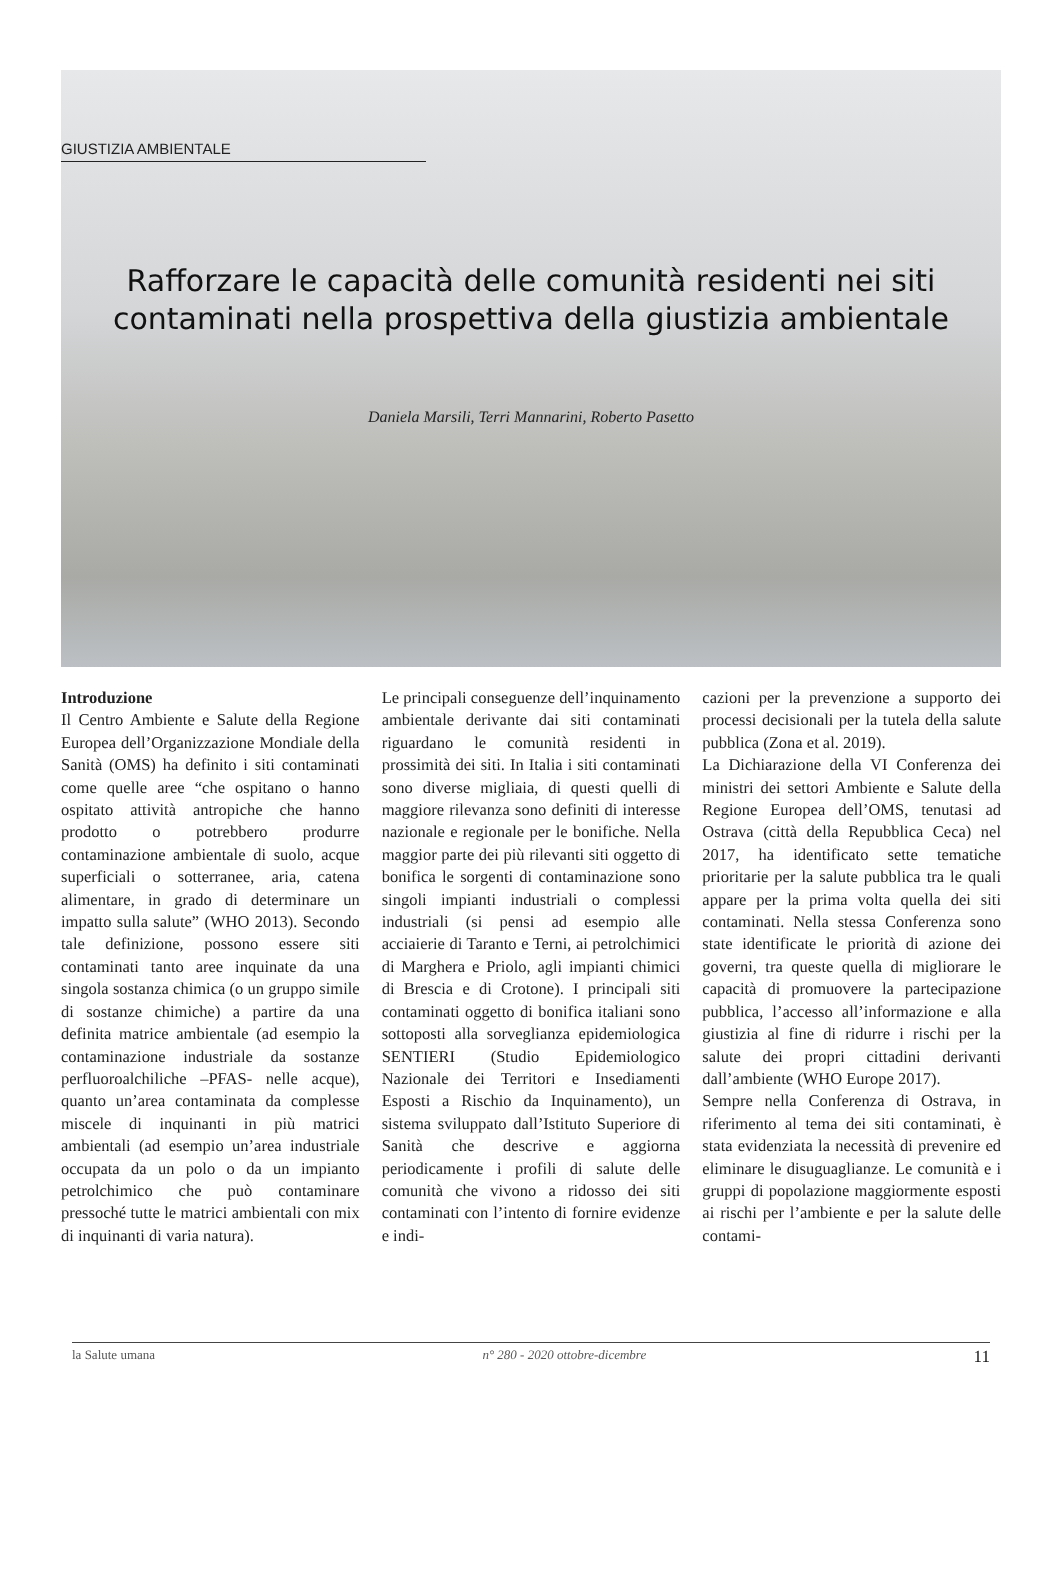GIUSTIZIA AMBIENTALE
Rafforzare le capacità delle comunità residenti nei siti contaminati nella prospettiva della giustizia ambientale
Daniela Marsili, Terri Mannarini, Roberto Pasetto
Introduzione
Il Centro Ambiente e Salute della Regione Europea dell’Organizzazione Mondiale della Sanità (OMS) ha definito i siti contaminati come quelle aree “che ospitano o hanno ospitato attività antropiche che hanno prodotto o potrebbero produrre contaminazione ambientale di suolo, acque superficiali o sotterranee, aria, catena alimentare, in grado di determinare un impatto sulla salute” (WHO 2013). Secondo tale definizione, possono essere siti contaminati tanto aree inquinate da una singola sostanza chimica (o un gruppo simile di sostanze chimiche) a partire da una definita matrice ambientale (ad esempio la contaminazione industriale da sostanze perfluoroalchiliche –PFAS- nelle acque), quanto un’area contaminata da complesse miscele di inquinanti in più matrici ambientali (ad esempio un’area industriale occupata da un polo o da un impianto petrolchimico che può contaminare pressoché tutte le matrici ambientali con mix di inquinanti di varia natura).
Le principali conseguenze dell’inquinamento ambientale derivante dai siti contaminati riguardano le comunità residenti in prossimità dei siti. In Italia i siti contaminati sono diverse migliaia, di questi quelli di maggiore rilevanza sono definiti di interesse nazionale e regionale per le bonifiche. Nella maggior parte dei più rilevanti siti oggetto di bonifica le sorgenti di contaminazione sono singoli impianti industriali o complessi industriali (si pensi ad esempio alle acciaierie di Taranto e Terni, ai petrolchimici di Marghera e Priolo, agli impianti chimici di Brescia e di Crotone). I principali siti contaminati oggetto di bonifica italiani sono sottoposti alla sorveglianza epidemiologica SENTIERI (Studio Epidemiologico Nazionale dei Territori e Insediamenti Esposti a Rischio da Inquinamento), un sistema sviluppato dall’Istituto Superiore di Sanità che descrive e aggiorna periodicamente i profili di salute delle comunità che vivono a ridosso dei siti contaminati con l’intento di fornire evidenze e indi-
cazioni per la prevenzione a supporto dei processi decisionali per la tutela della salute pubblica (Zona et al. 2019).
La Dichiarazione della VI Conferenza dei ministri dei settori Ambiente e Salute della Regione Europea dell’OMS, tenutasi ad Ostrava (città della Repubblica Ceca) nel 2017, ha identificato sette tematiche prioritarie per la salute pubblica tra le quali appare per la prima volta quella dei siti contaminati. Nella stessa Conferenza sono state identificate le priorità di azione dei governi, tra queste quella di migliorare le capacità di promuovere la partecipazione pubblica, l’accesso all’informazione e alla giustizia al fine di ridurre i rischi per la salute dei propri cittadini derivanti dall’ambiente (WHO Europe 2017).
Sempre nella Conferenza di Ostrava, in riferimento al tema dei siti contaminati, è stata evidenziata la necessità di prevenire ed eliminare le disuguaglianze. Le comunità e i gruppi di popolazione maggiormente esposti ai rischi per l’ambiente e per la salute delle contami-
la Salute umana n° 280 - 2020 ottobre-dicembre 11